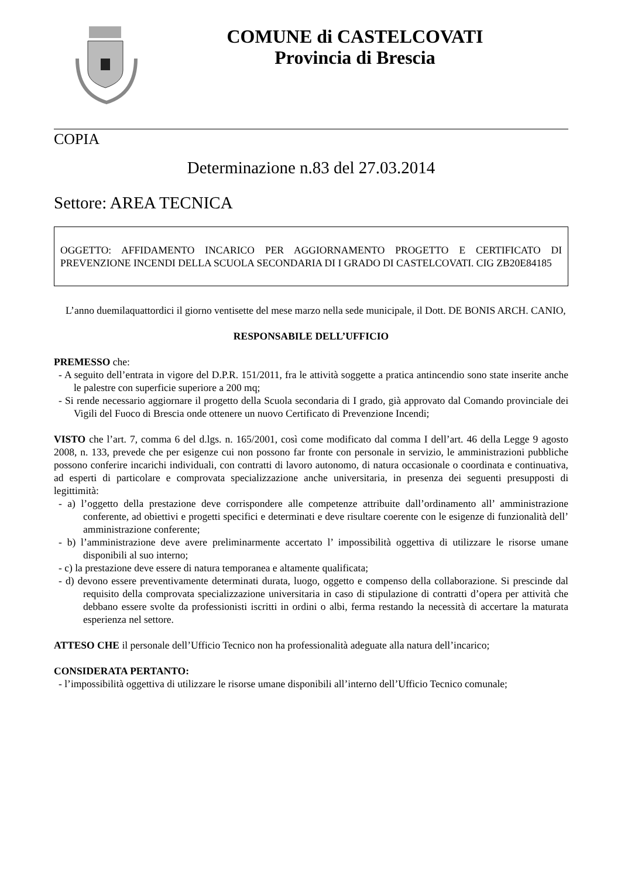COMUNE di CASTELCOVATI
Provincia di Brescia
COPIA
Determinazione n.83 del 27.03.2014
Settore: AREA TECNICA
OGGETTO: AFFIDAMENTO INCARICO PER AGGIORNAMENTO PROGETTO E CERTIFICATO DI PREVENZIONE INCENDI DELLA SCUOLA SECONDARIA DI I GRADO DI CASTELCOVATI. CIG ZB20E84185
L’anno duemilaquattordici il giorno ventisette del mese marzo nella sede municipale, il Dott. DE BONIS ARCH. CANIO,
RESPONSABILE DELL’UFFICIO
PREMESSO che:
- A seguito dell’entrata in vigore del D.P.R. 151/2011, fra le attività soggette a pratica antincendio sono state inserite anche le palestre con superficie superiore a 200 mq;
- Si rende necessario aggiornare il progetto della Scuola secondaria di I grado, già approvato dal Comando provinciale dei Vigili del Fuoco di Brescia onde ottenere un nuovo Certificato di Prevenzione Incendi;
VISTO che l’art. 7, comma 6 del d.lgs. n. 165/2001, così come modificato dal comma I dell’art. 46 della Legge 9 agosto 2008, n. 133, prevede che per esigenze cui non possono far fronte con personale in servizio, le amministrazioni pubbliche possono conferire incarichi individuali, con contratti di lavoro autonomo, di natura occasionale o coordinata e continuativa, ad esperti di particolare e comprovata specializzazione anche universitaria, in presenza dei seguenti presupposti di legittimità:
- a) l’oggetto della prestazione deve corrispondere alle competenze attribuite dall’ordinamento all’ amministrazione conferente, ad obiettivi e progetti specifici e determinati e deve risultare coerente con le esigenze di funzionalità dell’ amministrazione conferente;
- b) l’amministrazione deve avere preliminarmente accertato l’ impossibilità oggettiva di utilizzare le risorse umane disponibili al suo interno;
- c) la prestazione deve essere di natura temporanea e altamente qualificata;
- d) devono essere preventivamente determinati durata, luogo, oggetto e compenso della collaborazione. Si prescinde dal requisito della comprovata specializzazione universitaria in caso di stipulazione di contratti d’opera per attività che debbano essere svolte da professionisti iscritti in ordini o albi, ferma restando la necessità di accertare la maturata esperienza nel settore.
ATTESO CHE il personale dell’Ufficio Tecnico non ha professionalità adeguate alla natura dell’incarico;
CONSIDERATA PERTANTO:
- l’impossibilità oggettiva di utilizzare le risorse umane disponibili all’interno dell’Ufficio Tecnico comunale;